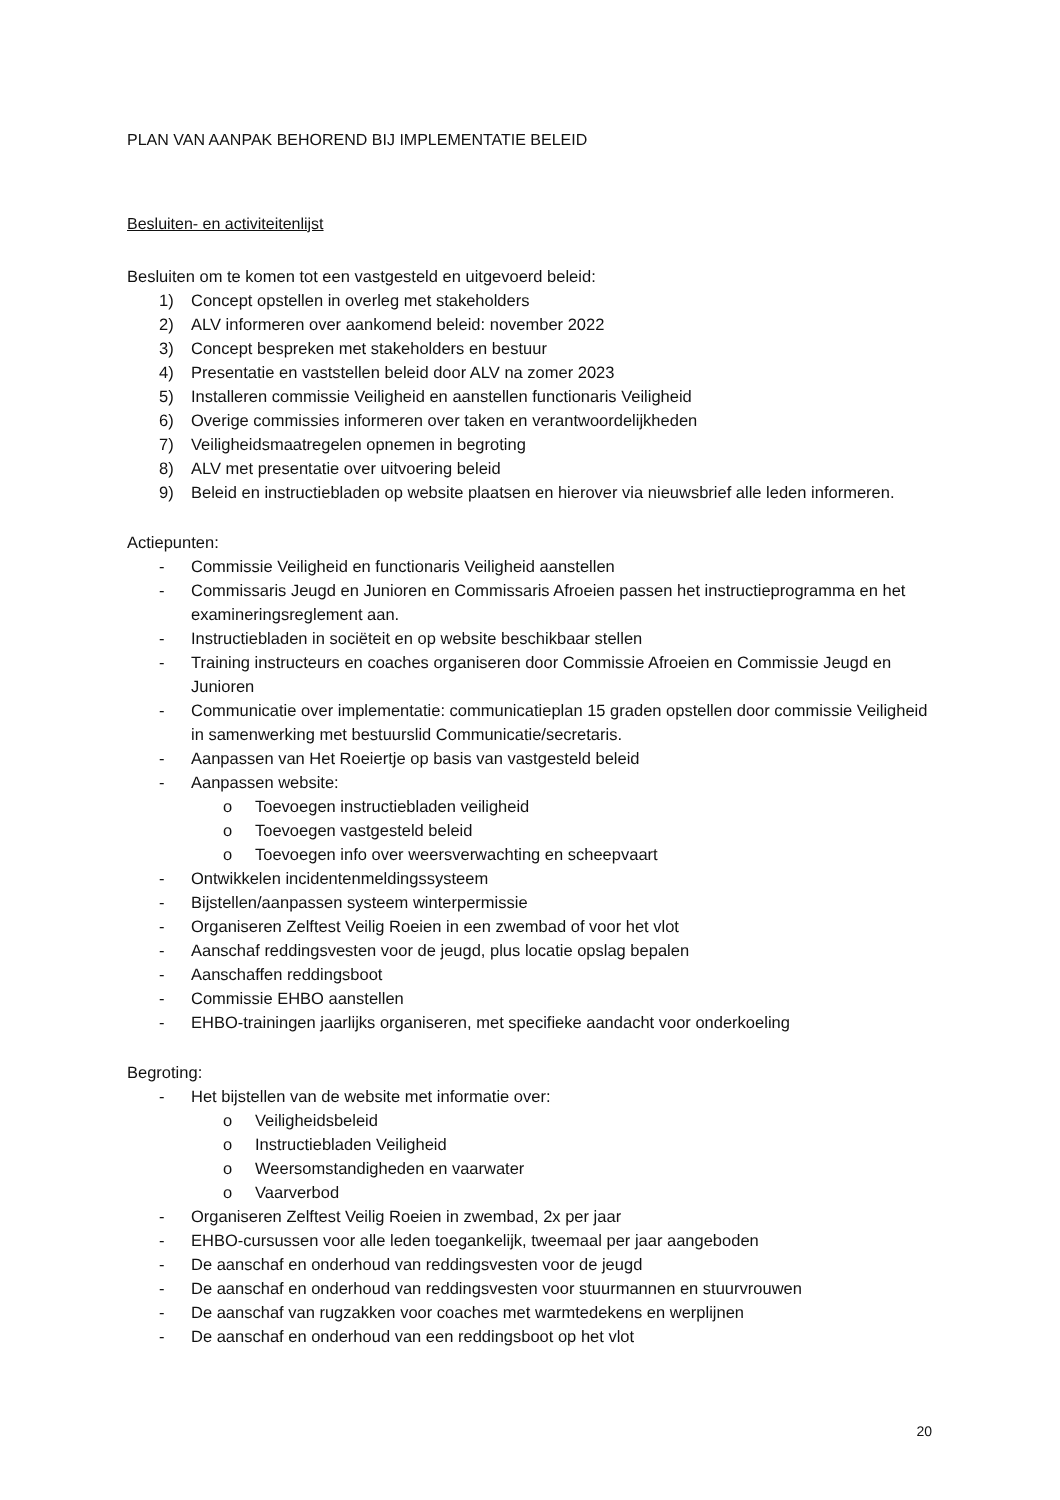PLAN VAN AANPAK BEHOREND BIJ IMPLEMENTATIE BELEID
Besluiten- en activiteitenlijst
Besluiten om te komen tot een vastgesteld en uitgevoerd beleid:
1) Concept opstellen in overleg met stakeholders
2) ALV informeren over aankomend beleid: november 2022
3) Concept bespreken met stakeholders en bestuur
4) Presentatie en vaststellen beleid door ALV na zomer 2023
5) Installeren commissie Veiligheid en aanstellen functionaris Veiligheid
6) Overige commissies informeren over taken en verantwoordelijkheden
7) Veiligheidsmaatregelen opnemen in begroting
8) ALV met presentatie over uitvoering beleid
9) Beleid en instructiebladen op website plaatsen en hierover via nieuwsbrief alle leden informeren.
Actiepunten:
- Commissie Veiligheid en functionaris Veiligheid aanstellen
- Commissaris Jeugd en Junioren en Commissaris Afroeien passen het instructieprogramma en het examineringsreglement aan.
- Instructiebladen in sociëteit en op website beschikbaar stellen
- Training instructeurs en coaches organiseren door Commissie Afroeien en Commissie Jeugd en Junioren
- Communicatie over implementatie: communicatieplan 15 graden opstellen door commissie Veiligheid in samenwerking met bestuurslid Communicatie/secretaris.
- Aanpassen van Het Roeiertje op basis van vastgesteld beleid
- Aanpassen website:
o Toevoegen instructiebladen veiligheid
o Toevoegen vastgesteld beleid
o Toevoegen info over weersverwachting en scheepvaart
- Ontwikkelen incidentenmeldingssysteem
- Bijstellen/aanpassen systeem winterpermissie
- Organiseren Zelftest Veilig Roeien in een zwembad of voor het vlot
- Aanschaf reddingsvesten voor de jeugd, plus locatie opslag bepalen
- Aanschaffen reddingsboot
- Commissie EHBO aanstellen
- EHBO-trainingen jaarlijks organiseren, met specifieke aandacht voor onderkoeling
Begroting:
- Het bijstellen van de website met informatie over:
o Veiligheidsbeleid
o Instructiebladen Veiligheid
o Weersomstandigheden en vaarwater
o Vaarverbod
- Organiseren Zelftest Veilig Roeien in zwembad, 2x per jaar
- EHBO-cursussen voor alle leden toegankelijk, tweemaal per jaar aangeboden
- De aanschaf en onderhoud van reddingsvesten voor de jeugd
- De aanschaf en onderhoud van reddingsvesten voor stuurmannen en stuurvrouwen
- De aanschaf van rugzakken voor coaches met warmtedekens en werplijnen
- De aanschaf en onderhoud van een reddingsboot op het vlot
20